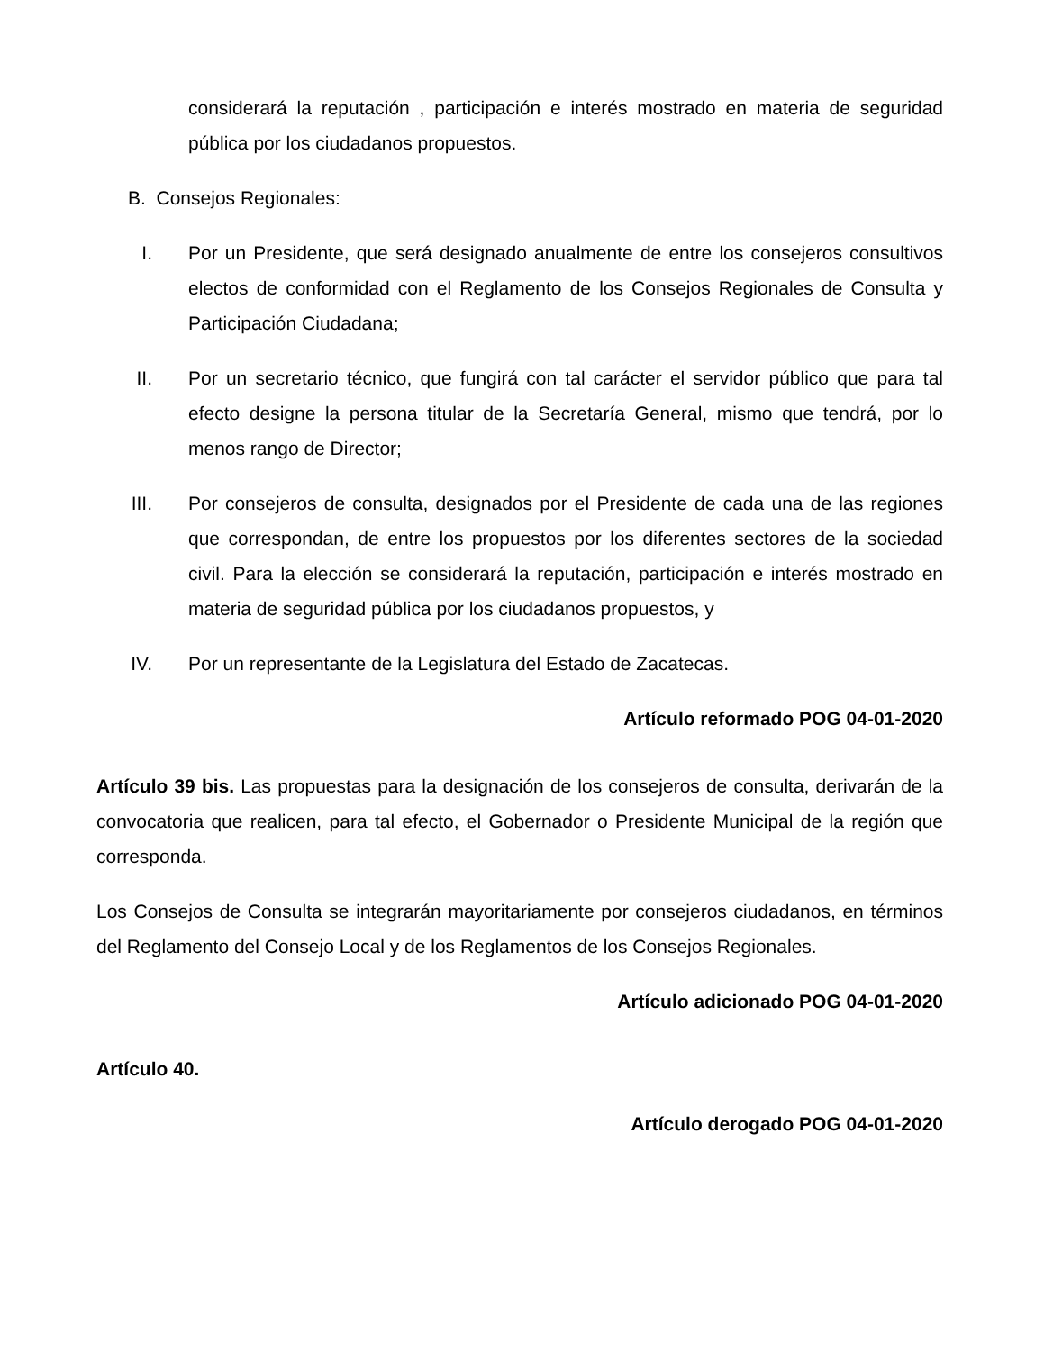considerará la reputación , participación e interés mostrado en materia de seguridad pública por los ciudadanos propuestos.
B. Consejos Regionales:
I. Por un Presidente, que será designado anualmente de entre los consejeros consultivos electos de conformidad con el Reglamento de los Consejos Regionales de Consulta y Participación Ciudadana;
II. Por un secretario técnico, que fungirá con tal carácter el servidor público que para tal efecto designe la persona titular de la Secretaría General, mismo que tendrá, por lo menos rango de Director;
III. Por consejeros de consulta, designados por el Presidente de cada una de las regiones que correspondan, de entre los propuestos por los diferentes sectores de la sociedad civil. Para la elección se considerará la reputación, participación e interés mostrado en materia de seguridad pública por los ciudadanos propuestos, y
IV. Por un representante de la Legislatura del Estado de Zacatecas.
Artículo reformado POG 04-01-2020
Artículo 39 bis. Las propuestas para la designación de los consejeros de consulta, derivarán de la convocatoria que realicen, para tal efecto, el Gobernador o Presidente Municipal de la región que corresponda.
Los Consejos de Consulta se integrarán mayoritariamente por consejeros ciudadanos, en términos del Reglamento del Consejo Local y de los Reglamentos de los Consejos Regionales.
Artículo adicionado POG 04-01-2020
Artículo 40.
Artículo derogado POG 04-01-2020